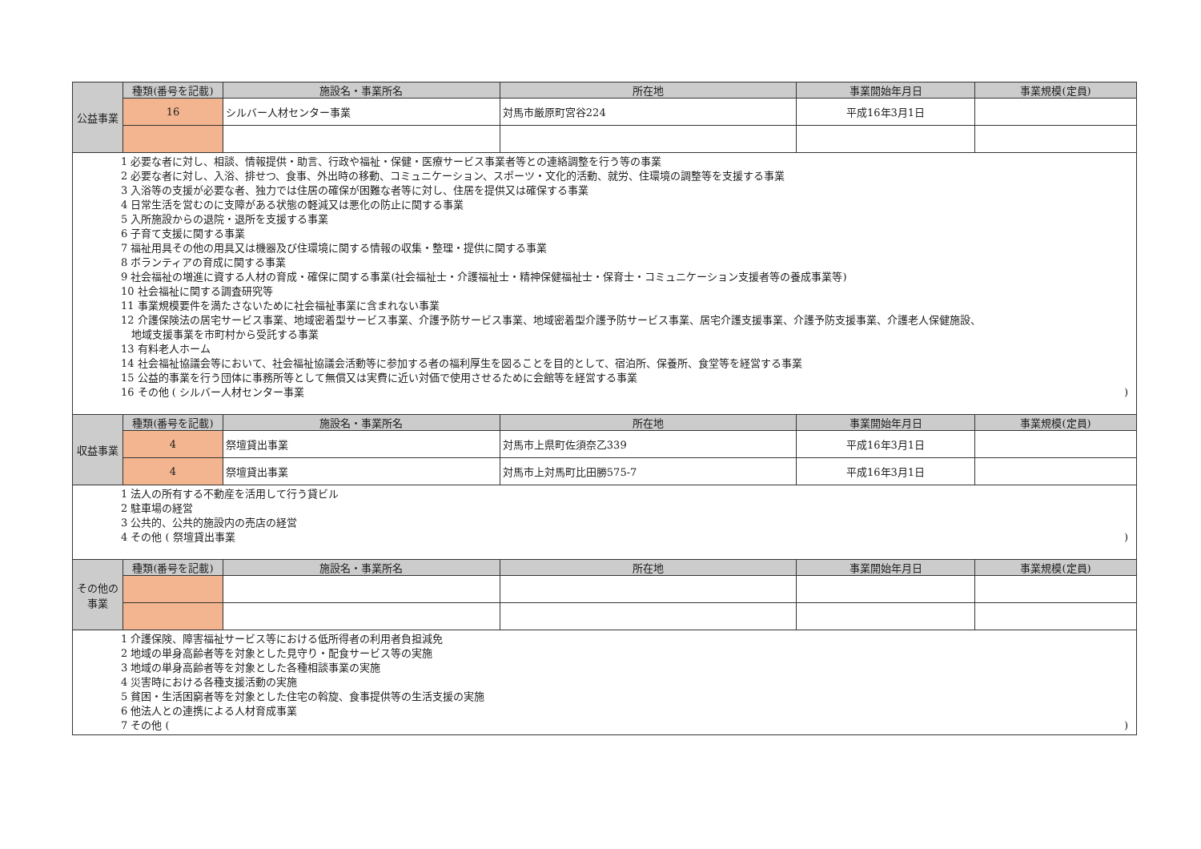| 公益事業 | 種類(番号を記載) | 施設名・事業所名 | 所在地 | 事業開始年月日 | 事業規模(定員) |
| | 16 | シルバー人材センター事業 | 対馬市厳原町宮谷224 | 平成16年3月1日 | |
| 1 必要な者に対し、相談、情報提供・助言、行政や福祉・保健・医療サービス事業者等との連絡調整を行う等の事業 2 必要な者に対し、入浴、排せつ、食事、外出時の移動、コミュニケーション、スポーツ・文化的活動、就労、住環境の調整等を支援する事業 3 入浴等の支援が必要な者、独力では住居の確保が困難な者等に対し、住居を提供又は確保する事業 4 日常生活を営むのに支障がある状態の軽減又は悪化の防止に関する事業 5 入所施設からの退院・退所を支援する事業 6 子育て支援に関する事業 7 福祉用具その他の用具又は機器及び住環境に関する情報の収集・整理・提供に関する事業 8 ボランティアの育成に関する事業 9 社会福祉の増進に資する人材の育成・確保に関する事業(社会福祉士・介護福祉士・精神保健福祉士・保育士・コミュニケーション支援者等の養成事業等) 10 社会福祉に関する調査研究等 11 事業規模要件を満たさないために社会福祉事業に含まれない事業 12 介護保険法の居宅サービス事業、地域密着型サービス事業、介護予防サービス事業、地域密着型介護予防サービス事業、居宅介護支援事業、介護予防支援事業、介護老人保健施設、 地域支援事業を市町村から受託する事業 13 有料老人ホーム 14 社会福祉協議会等において、社会福祉協議会活動等に参加する者の福利厚生を図ることを目的として、宿泊所、保養所、食堂等を経営する事業 15 公益的事業を行う団体に事務所等として無償又は実費に近い対価で使用させるために会館等を経営する事業 16 その他 ( シルバー人材センター事業 ) | | | | | |
| 収益事業 | 種類(番号を記載) | 施設名・事業所名 | 所在地 | 事業開始年月日 | 事業規模(定員) |
| | 4 | 祭壇貸出事業 | 対馬市上県町佐須奈乙339 | 平成16年3月1日 | |
| | 4 | 祭壇貸出事業 | 対馬市上対馬町比田勝575-7 | 平成16年3月1日 | |
| 1 法人の所有する不動産を活用して行う貸ビル 2 駐車場の経営 3 公共的、公共的施設内の売店の経営 4 その他 ( 祭壇貸出事業 ) | | | | | |
| その他の事業 | 種類(番号を記載) | 施設名・事業所名 | 所在地 | 事業開始年月日 | 事業規模(定員) |
| 1 介護保険、障害福祉サービス等における低所得者の利用者負担減免 2 地域の単身高齢者等を対象とした見守り・配食サービス等の実施 3 地域の単身高齢者等を対象とした各種相談事業の実施 4 災害時における各種支援活動の実施 5 貧困・生活困窮者等を対象とした住宅の斡旋、食事提供等の生活支援の実施 6 他法人との連携による人材育成事業 7 その他 ( ) | | | | | |